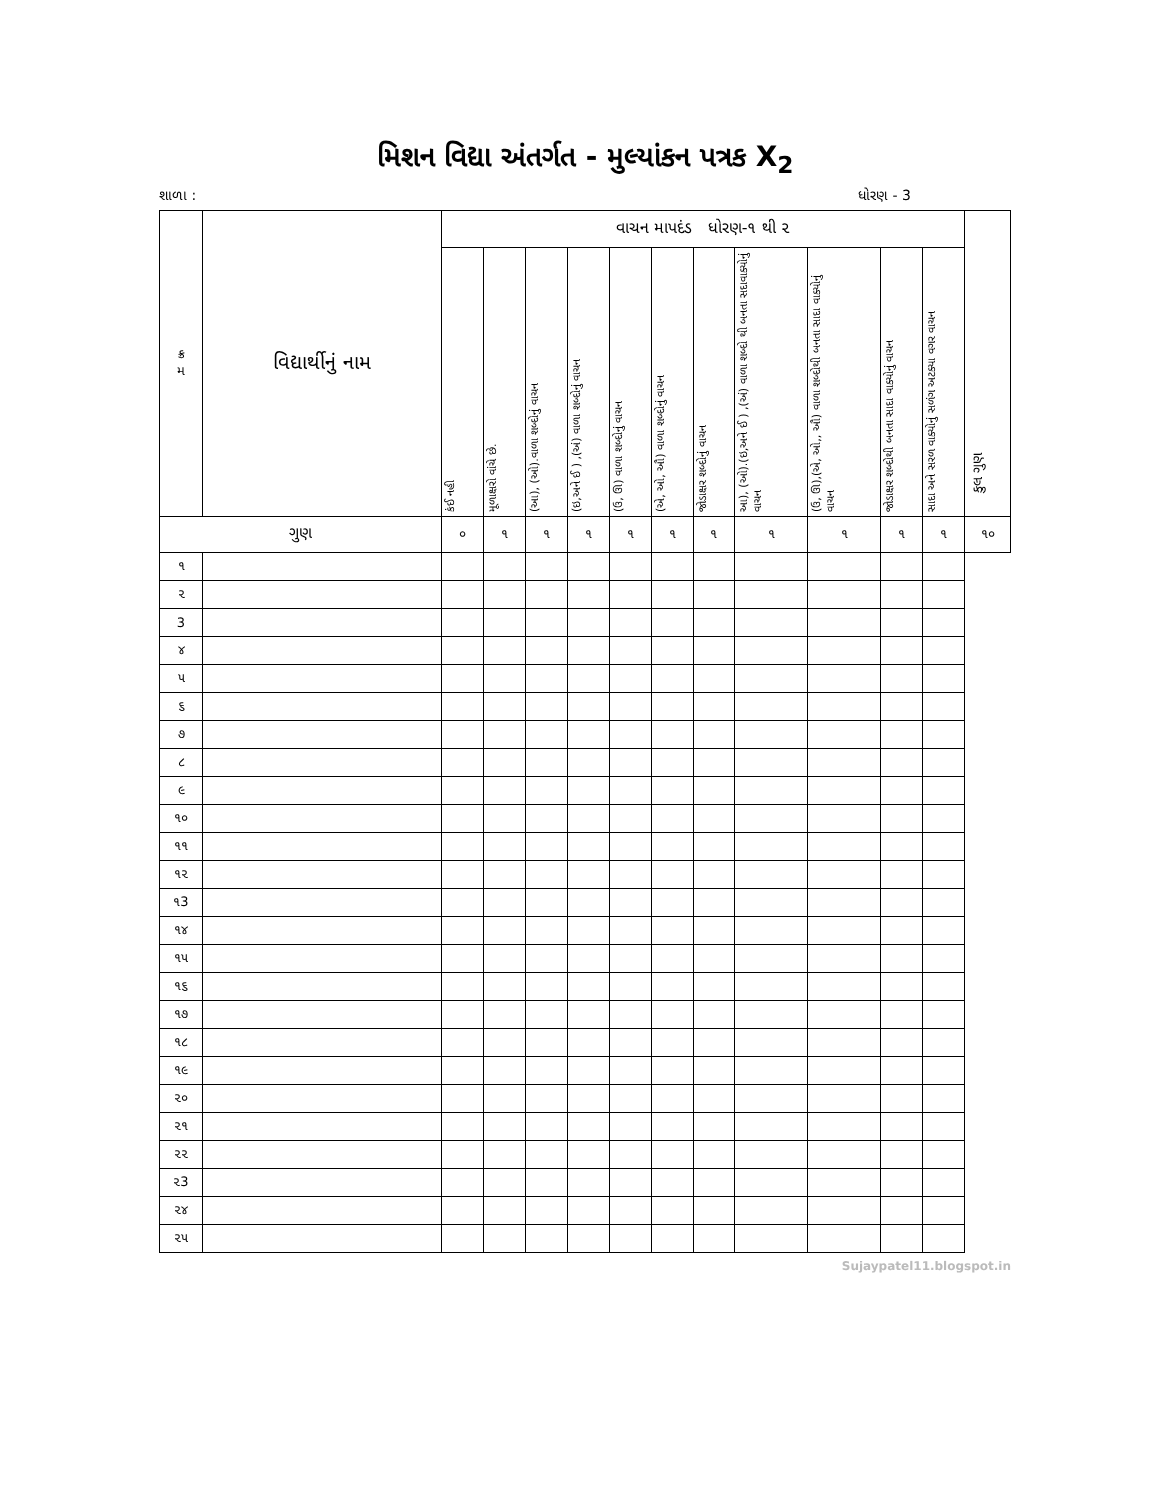મિશન વિદ્યા અંતર્ગત - મુલ્યાંકન પત્રક X<sub>2</sub>
શાળા : ધોરણ - 3
| ક્ર મ | વિદ્યાર્થીનું નામ | વાચન માપદંડ ધોરણ-૧ થી ૨ | | | | | | | | | | | કુલ ગુણ |
| --- | --- | --- | --- | --- | --- | --- | --- | --- | --- | --- | --- | --- | --- |
| | | કંઈ નહી | મૂળાક્ષરો વાંચે છે. | (આ), (ઓ).વાળા શબ્દોનું વાચન | (ઇ,અને ઈ ) ,(અં) વાળા શબ્દોનું વાચન | (ઉ, ઊ) વાળા શબ્દોનું વાચન | (એ, ઓ, ઔ) વાળા શબ્દોનું વાચન | જોડાક્ષર શબ્દોનું વાચન | આ), (ઓ).(ઇ,અને ઈ ) ,(અં) વાળા શબ્દો થી બનતા સદાવાક્યોનું વાચન | (ઉ, ઊ),(એ, ઓ,, ઔ) વાળા શબ્દોથી બનતા સાદા વાક્યોનું વાચન | જોડાક્ષર શબ્દોથી બનતા સાદા વાક્યોનું વાચન | સાદા અને સરળ વાક્યોનું સળંગ અટક્યા વગર વાચન | |
| ગુણ | | ૦ | ૧ | ૧ | ૧ | ૧ | ૧ | ૧ | ૧ | ૧ | ૧ | ૧ | ૧૦ |
| ૧ | | | | | | | | | | | | | |
| ૨ | | | | | | | | | | | | | |
| 3 | | | | | | | | | | | | | |
| ૪ | | | | | | | | | | | | | |
| ૫ | | | | | | | | | | | | | |
| ૬ | | | | | | | | | | | | | |
| ૭ | | | | | | | | | | | | | |
| ૮ | | | | | | | | | | | | | |
| ૯ | | | | | | | | | | | | | |
| ૧૦ | | | | | | | | | | | | | |
| ૧૧ | | | | | | | | | | | | | |
| ૧૨ | | | | | | | | | | | | | |
| ૧3 | | | | | | | | | | | | | |
| ૧૪ | | | | | | | | | | | | | |
| ૧૫ | | | | | | | | | | | | | |
| ૧૬ | | | | | | | | | | | | | |
| ૧૭ | | | | | | | | | | | | | |
| ૧૮ | | | | | | | | | | | | | |
| ૧૯ | | | | | | | | | | | | | |
| ૨૦ | | | | | | | | | | | | | |
| ૨૧ | | | | | | | | | | | | | |
| ૨૨ | | | | | | | | | | | | | |
| ૨3 | | | | | | | | | | | | | |
| ૨૪ | | | | | | | | | | | | | |
| ૨૫ | | | | | | | | | | | | | |
Sujaypatel11.blogspot.in